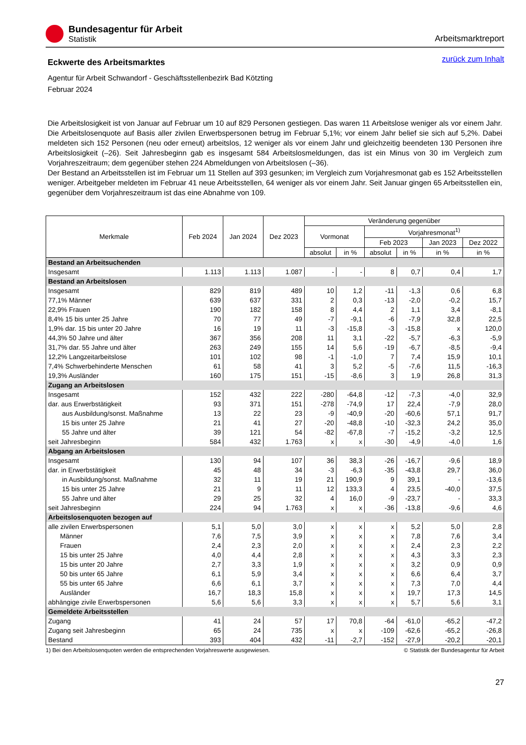Bundesagentur für Arbeit
Statistik
Arbeitsmarktreport
zurück zum Inhalt
Eckwerte des Arbeitsmarktes
Agentur für Arbeit Schwandorf - Geschäftsstellenbezirk Bad Kötzting
Februar 2024
Die Arbeitslosigkeit ist von Januar auf Februar um 10 auf 829 Personen gestiegen. Das waren 11 Arbeitslose weniger als vor einem Jahr. Die Arbeitslosenquote auf Basis aller zivilen Erwerbspersonen betrug im Februar 5,1%; vor einem Jahr belief sie sich auf 5,2%. Dabei meldeten sich 152 Personen (neu oder erneut) arbeitslos, 12 weniger als vor einem Jahr und gleichzeitig beendeten 130 Personen ihre Arbeitslosigkeit (–26). Seit Jahresbeginn gab es insgesamt 584 Arbeitslosmeldungen, das ist ein Minus von 30 im Vergleich zum Vorjahreszeitraum; dem gegenüber stehen 224 Abmeldungen von Arbeitslosen (–36).
Der Bestand an Arbeitsstellen ist im Februar um 11 Stellen auf 393 gesunken; im Vergleich zum Vorjahresmonat gab es 152 Arbeitsstellen weniger. Arbeitgeber meldeten im Februar 41 neue Arbeitsstellen, 64 weniger als vor einem Jahr. Seit Januar gingen 65 Arbeitsstellen ein, gegenüber dem Vorjahreszeitraum ist das eine Abnahme von 109.
| Merkmale | Feb 2024 | Jan 2024 | Dez 2023 | Veränderung gegenüber | | | | | |
| --- | --- | --- | --- | --- | --- | --- | --- | --- | --- |
| | | | | Vormonat | | Vorjahresmonat<sup>1)</sup> | | | |
| | | | | | | Feb 2023 | | Jan 2023 | Dez 2022 |
| | | | | absolut | in % | absolut | in % | in % | in % |
| Bestand an Arbeitsuchenden | | | | | | | | | |
| Insgesamt | 1.113 | 1.113 | 1.087 | - | - | 8 | 0,7 | 0,4 | 1,7 |
| Bestand an Arbeitslosen | | | | | | | | | |
| Insgesamt | 829 | 819 | 489 | 10 | 1,2 | -11 | -1,3 | 0,6 | 6,8 |
| 77,1% Männer | 639 | 637 | 331 | 2 | 0,3 | -13 | -2,0 | -0,2 | 15,7 |
| 22,9% Frauen | 190 | 182 | 158 | 8 | 4,4 | 2 | 1,1 | 3,4 | -8,1 |
| 8,4% 15 bis unter 25 Jahre | 70 | 77 | 49 | -7 | -9,1 | -6 | -7,9 | 32,8 | 22,5 |
| 1,9% dar. 15 bis unter 20 Jahre | 16 | 19 | 11 | -3 | -15,8 | -3 | -15,8 | x | 120,0 |
| 44,3% 50 Jahre und älter | 367 | 356 | 208 | 11 | 3,1 | -22 | -5,7 | -6,3 | -5,9 |
| 31,7% dar. 55 Jahre und älter | 263 | 249 | 155 | 14 | 5,6 | -19 | -6,7 | -8,5 | -9,4 |
| 12,2% Langzeitarbeitslose | 101 | 102 | 98 | -1 | -1,0 | 7 | 7,4 | 15,9 | 10,1 |
| 7,4% Schwerbehinderte Menschen | 61 | 58 | 41 | 3 | 5,2 | -5 | -7,6 | 11,5 | -16,3 |
| 19,3% Ausländer | 160 | 175 | 151 | -15 | -8,6 | 3 | 1,9 | 26,8 | 31,3 |
| Zugang an Arbeitslosen | | | | | | | | | |
| Insgesamt | 152 | 432 | 222 | -280 | -64,8 | -12 | -7,3 | -4,0 | 32,9 |
| dar. aus Erwerbstätigkeit | 93 | 371 | 151 | -278 | -74,9 | 17 | 22,4 | -7,9 | 28,0 |
| aus Ausbildung/sonst. Maßnahme | 13 | 22 | 23 | -9 | -40,9 | -20 | -60,6 | 57,1 | 91,7 |
| 15 bis unter 25 Jahre | 21 | 41 | 27 | -20 | -48,8 | -10 | -32,3 | 24,2 | 35,0 |
| 55 Jahre und älter | 39 | 121 | 54 | -82 | -67,8 | -7 | -15,2 | -3,2 | 12,5 |
| seit Jahresbeginn | 584 | 432 | 1.763 | x | x | -30 | -4,9 | -4,0 | 1,6 |
| Abgang an Arbeitslosen | | | | | | | | | |
| Insgesamt | 130 | 94 | 107 | 36 | 38,3 | -26 | -16,7 | -9,6 | 18,9 |
| dar. in Erwerbstätigkeit | 45 | 48 | 34 | -3 | -6,3 | -35 | -43,8 | 29,7 | 36,0 |
| in Ausbildung/sonst. Maßnahme | 32 | 11 | 19 | 21 | 190,9 | 9 | 39,1 | - | -13,6 |
| 15 bis unter 25 Jahre | 21 | 9 | 11 | 12 | 133,3 | 4 | 23,5 | -40,0 | 37,5 |
| 55 Jahre und älter | 29 | 25 | 32 | 4 | 16,0 | -9 | -23,7 | - | 33,3 |
| seit Jahresbeginn | 224 | 94 | 1.763 | x | x | -36 | -13,8 | -9,6 | 4,6 |
| Arbeitslosenquoten bezogen auf | | | | | | | | | |
| alle zivilen Erwerbspersonen | 5,1 | 5,0 | 3,0 | x | x | x | 5,2 | 5,0 | 2,8 |
| Männer | 7,6 | 7,5 | 3,9 | x | x | x | 7,8 | 7,6 | 3,4 |
| Frauen | 2,4 | 2,3 | 2,0 | x | x | x | 2,4 | 2,3 | 2,2 |
| 15 bis unter 25 Jahre | 4,0 | 4,4 | 2,8 | x | x | x | 4,3 | 3,3 | 2,3 |
| 15 bis unter 20 Jahre | 2,7 | 3,3 | 1,9 | x | x | x | 3,2 | 0,9 | 0,9 |
| 50 bis unter 65 Jahre | 6,1 | 5,9 | 3,4 | x | x | x | 6,6 | 6,4 | 3,7 |
| 55 bis unter 65 Jahre | 6,6 | 6,1 | 3,7 | x | x | x | 7,3 | 7,0 | 4,4 |
| Ausländer | 16,7 | 18,3 | 15,8 | x | x | x | 19,7 | 17,3 | 14,5 |
| abhängige zivile Erwerbspersonen | 5,6 | 5,6 | 3,3 | x | x | x | 5,7 | 5,6 | 3,1 |
| Gemeldete Arbeitsstellen | | | | | | | | | |
| Zugang | 41 | 24 | 57 | 17 | 70,8 | -64 | -61,0 | -65,2 | -47,2 |
| Zugang seit Jahresbeginn | 65 | 24 | 735 | x | x | -109 | -62,6 | -65,2 | -26,8 |
| Bestand | 393 | 404 | 432 | -11 | -2,7 | -152 | -27,9 | -20,2 | -20,1 |
1) Bei den Arbeitslosenquoten werden die entsprechenden Vorjahreswerte ausgewiesen. © Statistik der Bundesagentur für Arbeit
27